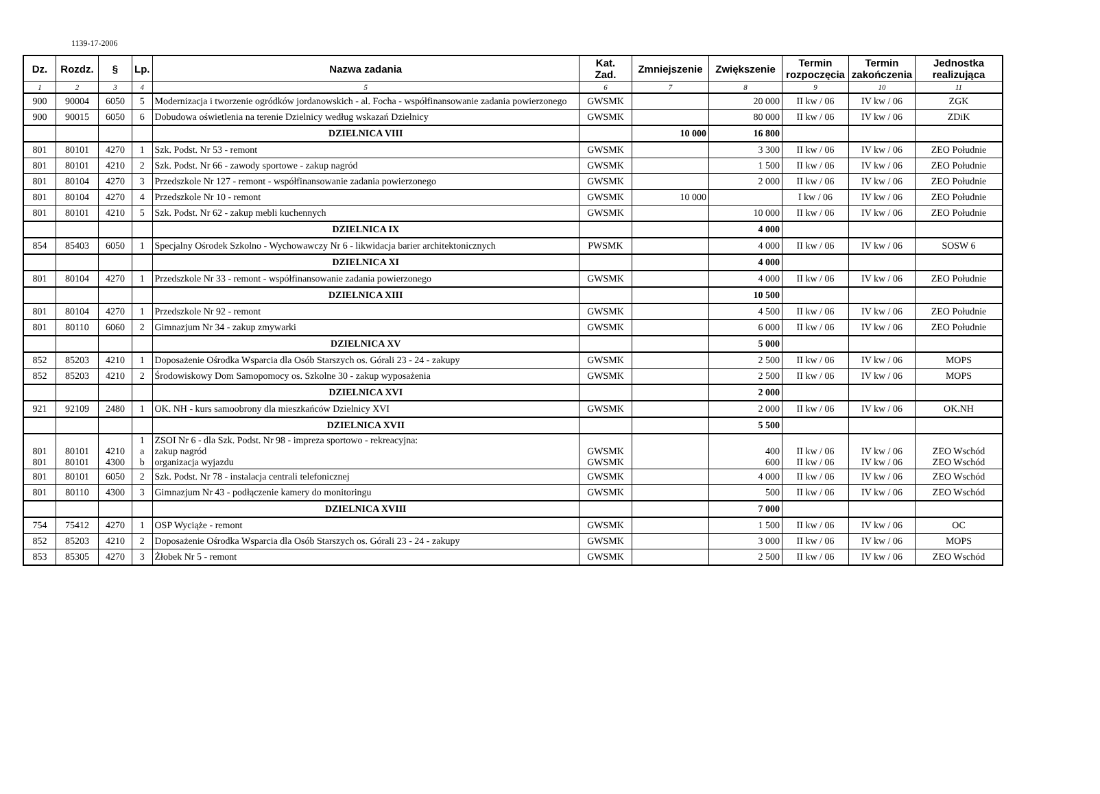1139-17-2006
| Dz. | Rozdz. | § | Lp. | Nazwa zadania | Kat. Zad. | Zmniejszenie | Zwiększenie | Termin rozpoczęcia | Termin zakończenia | Jednostka realizująca |
| --- | --- | --- | --- | --- | --- | --- | --- | --- | --- | --- |
| 1 | 2 | 3 | 4 | 5 | 6 | 7 | 8 | 9 | 10 | 11 |
| 900 | 90004 | 6050 | 5 | Modernizacja i tworzenie ogródków jordanowskich - al. Focha - współfinansowanie zadania powierzonego | GWSMK | | 20 000 | II kw / 06 | IV kw / 06 | ZGK |
| 900 | 90015 | 6050 | 6 | Dobudowa oświetlenia na terenie Dzielnicy według wskazań Dzielnicy | GWSMK | | 80 000 | II kw / 06 | IV kw / 06 | ZDiK |
| | | | | DZIELNICA VIII | | 10 000 | 16 800 | | | |
| 801 | 80101 | 4270 | 1 | Szk. Podst. Nr 53 - remont | GWSMK | | 3 300 | II kw / 06 | IV kw / 06 | ZEO Południe |
| 801 | 80101 | 4210 | 2 | Szk. Podst. Nr 66 - zawody sportowe - zakup nagród | GWSMK | | 1 500 | II kw / 06 | IV kw / 06 | ZEO Południe |
| 801 | 80104 | 4270 | 3 | Przedszkole Nr 127 - remont - współfinansowanie zadania powierzonego | GWSMK | | 2 000 | II kw / 06 | IV kw / 06 | ZEO Południe |
| 801 | 80104 | 4270 | 4 | Przedszkole Nr 10 - remont | GWSMK | 10 000 | | I kw / 06 | IV kw / 06 | ZEO Południe |
| 801 | 80101 | 4210 | 5 | Szk. Podst. Nr 62 - zakup mebli kuchennych | GWSMK | | 10 000 | II kw / 06 | IV kw / 06 | ZEO Południe |
| | | | | DZIELNICA IX | | | 4 000 | | | |
| 854 | 85403 | 6050 | 1 | Specjalny Ośrodek Szkolno - Wychowawczy Nr 6 - likwidacja barier architektonicznych | PWSMK | | 4 000 | II kw / 06 | IV kw / 06 | SOSW 6 |
| | | | | DZIELNICA XI | | | 4 000 | | | |
| 801 | 80104 | 4270 | 1 | Przedszkole Nr 33 - remont - współfinansowanie zadania powierzonego | GWSMK | | 4 000 | II kw / 06 | IV kw / 06 | ZEO Południe |
| | | | | DZIELNICA XIII | | | 10 500 | | | |
| 801 | 80104 | 4270 | 1 | Przedszkole Nr 92 - remont | GWSMK | | 4 500 | II kw / 06 | IV kw / 06 | ZEO Południe |
| 801 | 80110 | 6060 | 2 | Gimnazjum Nr 34 - zakup zmywarki | GWSMK | | 6 000 | II kw / 06 | IV kw / 06 | ZEO Południe |
| | | | | DZIELNICA XV | | | 5 000 | | | |
| 852 | 85203 | 4210 | 1 | Doposażenie Ośrodka Wsparcia dla Osób Starszych os. Górali 23 - 24 - zakupy | GWSMK | | 2 500 | II kw / 06 | IV kw / 06 | MOPS |
| 852 | 85203 | 4210 | 2 | Środowiskowy Dom Samopomocy os. Szkolne 30 - zakup wyposażenia | GWSMK | | 2 500 | II kw / 06 | IV kw / 06 | MOPS |
| | | | | DZIELNICA XVI | | | 2 000 | | | |
| 921 | 92109 | 2480 | 1 | OK. NH - kurs samoobrony dla mieszkańców Dzielnicy XVI | GWSMK | | 2 000 | II kw / 06 | IV kw / 06 | OK.NH |
| | | | | DZIELNICA XVII | | | 5 500 | | | |
| 801 801 | 80101 80101 | 4210 4300 | 1 a b | ZSOI Nr 6 - dla Szk. Podst. Nr 98 - impreza sportowo - rekreacyjna: zakup nagród organizacja wyjazdu | GWSMK GWSMK | | 400 600 | II kw / 06 II kw / 06 | IV kw / 06 IV kw / 06 | ZEO Wschód ZEO Wschód |
| 801 | 80101 | 6050 | 2 | Szk. Podst. Nr 78 - instalacja centrali telefonicznej | GWSMK | | 4 000 | II kw / 06 | IV kw / 06 | ZEO Wschód |
| 801 | 80110 | 4300 | 3 | Gimnazjum Nr 43 - podłączenie kamery do monitoringu | GWSMK | | 500 | II kw / 06 | IV kw / 06 | ZEO Wschód |
| | | | | DZIELNICA XVIII | | | 7 000 | | | |
| 754 | 75412 | 4270 | 1 | OSP Wyciąże - remont | GWSMK | | 1 500 | II kw / 06 | IV kw / 06 | OC |
| 852 | 85203 | 4210 | 2 | Doposażenie Ośrodka Wsparcia dla Osób Starszych os. Górali 23 - 24 - zakupy | GWSMK | | 3 000 | II kw / 06 | IV kw / 06 | MOPS |
| 853 | 85305 | 4270 | 3 | Żłobek Nr 5 - remont | GWSMK | | 2 500 | II kw / 06 | IV kw / 06 | ZEO Wschód |